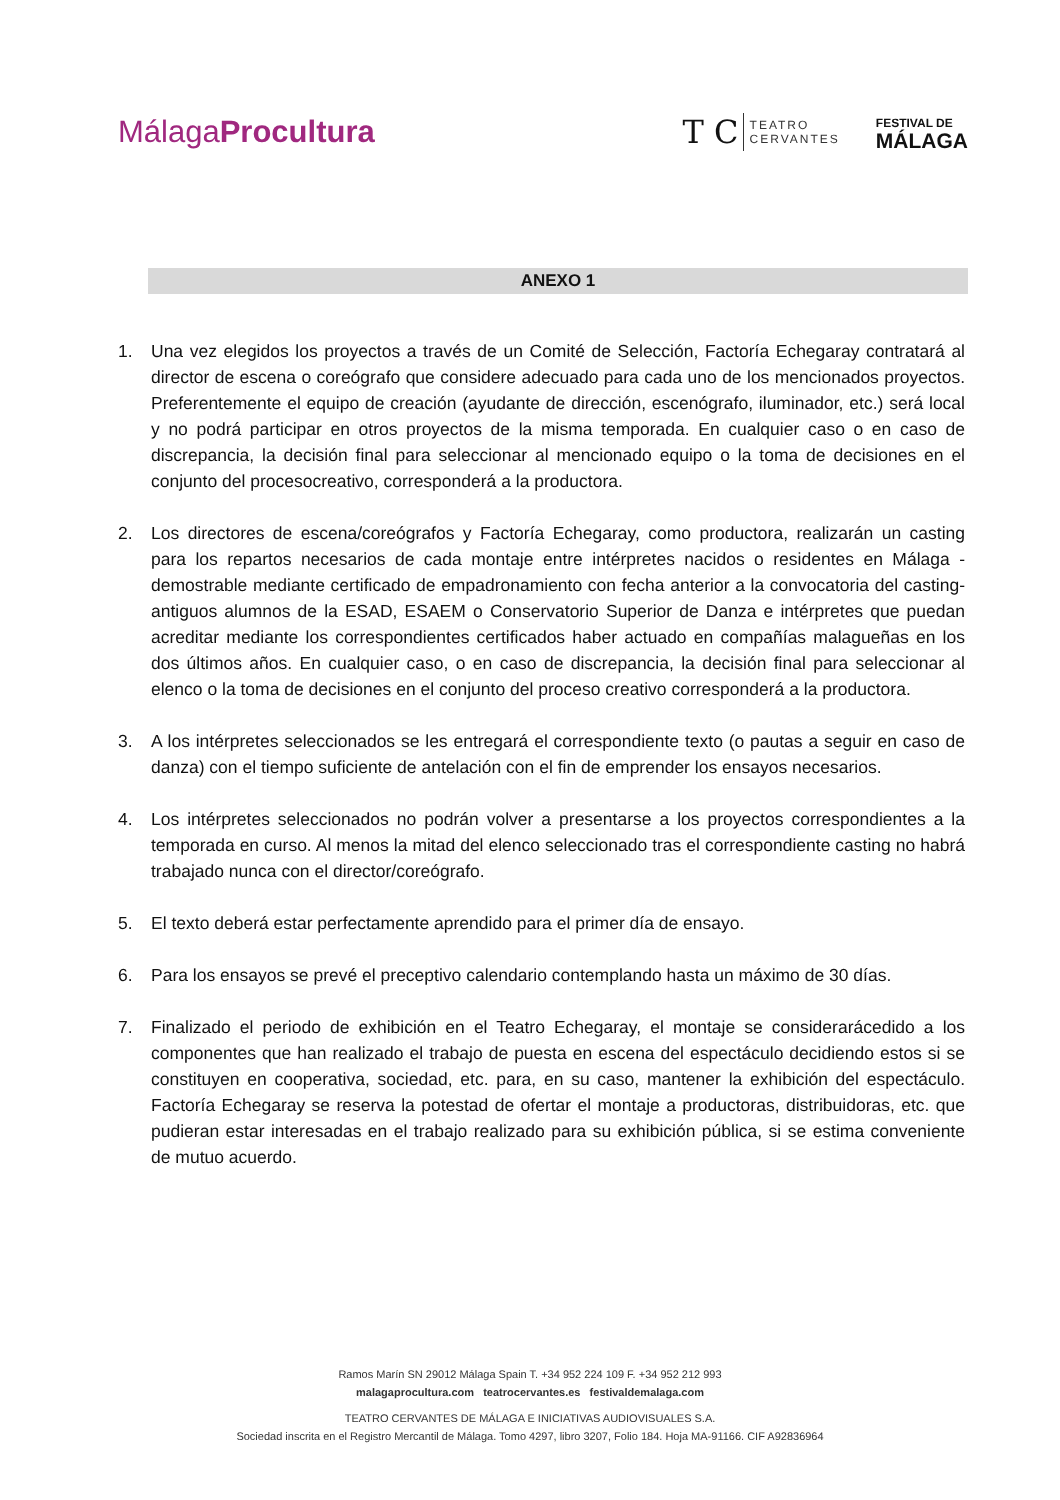MálagaProcultura
T C TEATRO
CERVANTES
FESTIVAL DE
MÁLAGA
ANEXO 1
1. Una vez elegidos los proyectos a través de un Comité de Selección, Factoría Echegaray contratará al director de escena o coreógrafo que considere adecuado para cada uno de los mencionados proyectos. Preferentemente el equipo de creación (ayudante de dirección, escenógrafo, iluminador, etc.) será local y no podrá participar en otros proyectos de la misma temporada. En cualquier caso o en caso de discrepancia, la decisión final para seleccionar al mencionado equipo o la toma de decisiones en el conjunto del procesocreativo, corresponderá a la productora.
2. Los directores de escena/coreógrafos y Factoría Echegaray, como productora, realizarán un casting para los repartos necesarios de cada montaje entre intérpretes nacidos o residentes en Málaga -demostrable mediante certificado de empadronamiento con fecha anterior a la convocatoria del casting- antiguos alumnos de la ESAD, ESAEM o Conservatorio Superior de Danza e intérpretes que puedan acreditar mediante los correspondientes certificados haber actuado en compañías malagueñas en los dos últimos años. En cualquier caso, o en caso de discrepancia, la decisión final para seleccionar al elenco o la toma de decisiones en el conjunto del proceso creativo corresponderá a la productora.
3. A los intérpretes seleccionados se les entregará el correspondiente texto (o pautas a seguir en caso de danza) con el tiempo suficiente de antelación con el fin de emprender los ensayos necesarios.
4. Los intérpretes seleccionados no podrán volver a presentarse a los proyectos correspondientes a la temporada en curso. Al menos la mitad del elenco seleccionado tras el correspondiente casting no habrá trabajado nunca con el director/coreógrafo.
5. El texto deberá estar perfectamente aprendido para el primer día de ensayo.
6. Para los ensayos se prevé el preceptivo calendario contemplando hasta un máximo de 30 días.
7. Finalizado el periodo de exhibición en el Teatro Echegaray, el montaje se considerarácedido a los componentes que han realizado el trabajo de puesta en escena del espectáculo decidiendo estos si se constituyen en cooperativa, sociedad, etc. para, en su caso, mantener la exhibición del espectáculo. Factoría Echegaray se reserva la potestad de ofertar el montaje a productoras, distribuidoras, etc. que pudieran estar interesadas en el trabajo realizado para su exhibición pública, si se estima conveniente de mutuo acuerdo.
Ramos Marín SN 29012 Málaga Spain T. +34 952 224 109 F. +34 952 212 993
malagaprocultura.com teatrocervantes.es festivaldemalaga.com
TEATRO CERVANTES DE MÁLAGA E INICIATIVAS AUDIOVISUALES S.A.
Sociedad inscrita en el Registro Mercantil de Málaga. Tomo 4297, libro 3207, Folio 184. Hoja MA-91166. CIF A92836964